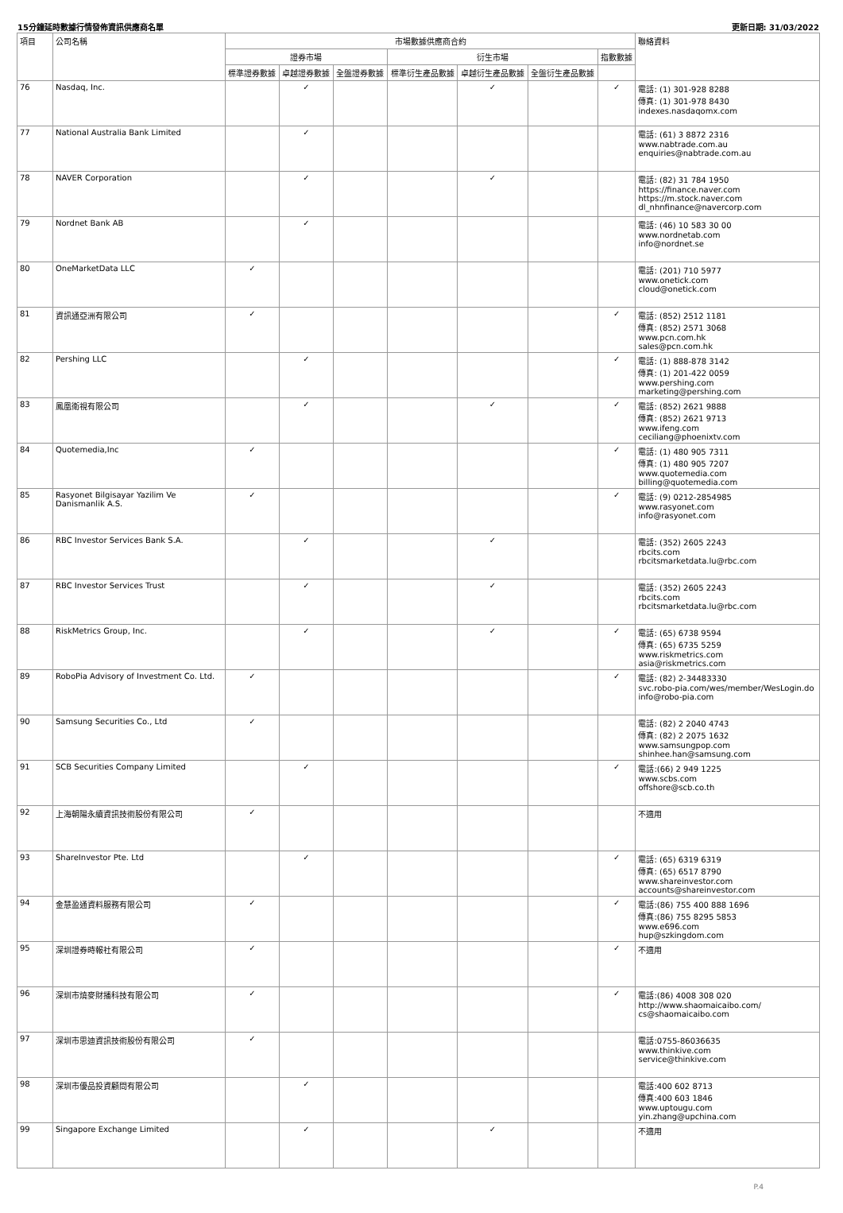15分鐘延時數據行情發佈資訊供應商名單 更新日期: 31/03/2022
| 項目 | 公司名稱 | 市場數據供應商合約 | | | | | | | 聯絡資料 |
| --- | --- | --- | --- | --- | --- | --- | --- | --- | --- |
| | | 證券市場 | | | 衍生市場 | | | 指數數據 | |
| | | 標準證券數據 | 卓越證券數據 | 全盤證券數據 | 標準衍生產品數據 | 卓越衍生產品數據 | 全盤衍生產品數據 | | |
| 76 | Nasdaq, Inc. | | ✓ | | | ✓ | | ✓ | 電話: (1) 301-928 8288 傳真: (1) 301-978 8430 indexes.nasdaqomx.com |
| 77 | National Australia Bank Limited | | ✓ | | | | | | 電話: (61) 3 8872 2316 www.nabtrade.com.au enquiries@nabtrade.com.au |
| 78 | NAVER Corporation | | ✓ | | | ✓ | | | 電話: (82) 31 784 1950 https://finance.naver.com https://m.stock.naver.com dl_nhnfinance@navercorp.com |
| 79 | Nordnet Bank AB | | ✓ | | | | | | 電話: (46) 10 583 30 00 www.nordnetab.com info@nordnet.se |
| 80 | OneMarketData LLC | ✓ | | | | | | | 電話: (201) 710 5977 www.onetick.com cloud@onetick.com |
| 81 | 資訊通亞洲有限公司 | ✓ | | | | | | ✓ | 電話: (852) 2512 1181 傳真: (852) 2571 3068 www.pcn.com.hk sales@pcn.com.hk |
| 82 | Pershing LLC | | ✓ | | | | | ✓ | 電話: (1) 888-878 3142 傳真: (1) 201-422 0059 www.pershing.com marketing@pershing.com |
| 83 | 鳳凰衛視有限公司 | | ✓ | | | ✓ | | ✓ | 電話: (852) 2621 9888 傳真: (852) 2621 9713 www.ifeng.com ceciliang@phoenixtv.com |
| 84 | Quotemedia,Inc | ✓ | | | | | | ✓ | 電話: (1) 480 905 7311 傳真: (1) 480 905 7207 www.quotemedia.com billing@quotemedia.com |
| 85 | Rasyonet Bilgisayar Yazilim Ve Danismanlik A.S. | ✓ | | | | | | ✓ | 電話: (9) 0212-2854985 www.rasyonet.com info@rasyonet.com |
| 86 | RBC Investor Services Bank S.A. | | ✓ | | | ✓ | | | 電話: (352) 2605 2243 rbcits.com rbcitsmarketdata.lu@rbc.com |
| 87 | RBC Investor Services Trust | | ✓ | | | ✓ | | | 電話: (352) 2605 2243 rbcits.com rbcitsmarketdata.lu@rbc.com |
| 88 | RiskMetrics Group, Inc. | | ✓ | | | ✓ | | ✓ | 電話: (65) 6738 9594 傳真: (65) 6735 5259 www.riskmetrics.com asia@riskmetrics.com |
| 89 | RoboPia Advisory of Investment Co. Ltd. | ✓ | | | | | | ✓ | 電話: (82) 2-34483330 svc.robo-pia.com/wes/member/WesLogin.do info@robo-pia.com |
| 90 | Samsung Securities Co., Ltd | ✓ | | | | | | | 電話: (82) 2 2040 4743 傳真: (82) 2 2075 1632 www.samsungpop.com shinhee.han@samsung.com |
| 91 | SCB Securities Company Limited | | ✓ | | | | | ✓ | 電話:(66) 2 949 1225 www.scbs.com offshore@scb.co.th |
| 92 | 上海朝陽永續資訊技術股份有限公司 | ✓ | | | | | | | 不適用 |
| 93 | ShareInvestor Pte. Ltd | | ✓ | | | | | ✓ | 電話: (65) 6319 6319 傳真: (65) 6517 8790 www.shareinvestor.com accounts@shareinvestor.com |
| 94 | 金慧盈通資料服務有限公司 | ✓ | | | | | | ✓ | 電話:(86) 755 400 888 1696 傳真:(86) 755 8295 5853 www.e696.com hup@szkingdom.com |
| 95 | 深圳證券時報社有限公司 | ✓ | | | | | | ✓ | 不適用 |
| 96 | 深圳市燒麥財播科技有限公司 | ✓ | | | | | | ✓ | 電話:(86) 4008 308 020 http://www.shaomaicaibo.com/ cs@shaomaicaibo.com |
| 97 | 深圳市思迪資訊技術股份有限公司 | ✓ | | | | | | | 電話:0755-86036635 www.thinkive.com service@thinkive.com |
| 98 | 深圳市優品投資顧問有限公司 | | ✓ | | | | | | 電話:400 602 8713 傳真:400 603 1846 www.uptougu.com yin.zhang@upchina.com |
| 99 | Singapore Exchange Limited | | ✓ | | | ✓ | | | 不適用 |
P.4